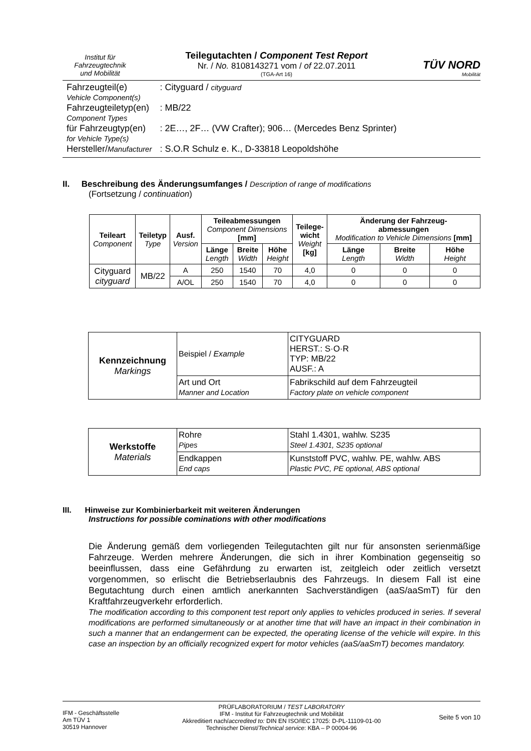Institut für
Fahrzeugtechnik
und Mobilität
Teilegutachten / Component Test Report
Nr. / No. 8108143271 vom / of 22.07.2011
(TGA-Art 16)
TÜV NORD
Mobilität
| Fahrzeugteil(e) Vehicle Component(s) | : Cityguard / cityguard |
| Fahrzeugteiletyp(en) Component Types | : MB/22 |
| für Fahrzeugtyp(en) for Vehicle Type(s) | : 2E…, 2F… (VW Crafter); 906… (Mercedes Benz Sprinter) |
| Hersteller/ Manufacturer | : S.O.R Schulz e. K., D-33818 Leopoldshöhe |
II. Beschreibung des Änderungsumfanges / Description of range of modifications
(Fortsetzung / continuation)
| Teileart Component | Teiletyp Type | Ausf. Version | Teileabmessungen Component Dimensions [mm] | | | Teilege- wicht Weight [kg] | Änderung der Fahrzeug- abmessungen Modification to Vehicle Dimensions [mm] | | |
| --- | --- | --- | --- | --- | --- | --- | --- | --- | --- |
| | | | Länge Length | Breite Width | Höhe Height | | Länge Length | Breite Width | Höhe Height |
| Cityguard cityguard | MB/22 | A | 250 | 1540 | 70 | 4,0 | 0 | 0 | 0 |
| | | A/OL | 250 | 1540 | 70 | 4,0 | 0 | 0 | 0 |
| Kennzeichnung Markings | Beispiel / Example | CITYGUARD HERST.: S·O·R TYP: MB/22 AUSF.: A |
| | Art und Ort Manner and Location | Fabrikschild auf dem Fahrzeugteil Factory plate on vehicle component |
| Werkstoffe Materials | Rohre Pipes | Stahl 1.4301, wahlw. S235 Steel 1.4301, S235 optional |
| | Endkappen End caps | Kunststoff PVC, wahlw. PE, wahlw. ABS Plastic PVC, PE optional, ABS optional |
III. Hinweise zur Kombinierbarkeit mit weiteren Änderungen
Instructions for possible cominations with other modifications
Die Änderung gemäß dem vorliegenden Teilegutachten gilt nur für ansonsten serienmäßige Fahrzeuge. Werden mehrere Änderungen, die sich in ihrer Kombination gegenseitig so beeinflussen, dass eine Gefährdung zu erwarten ist, zeitgleich oder zeitlich versetzt vorgenommen, so erlischt die Betriebserlaubnis des Fahrzeugs. In diesem Fall ist eine Begutachtung durch einen amtlich anerkannten Sachverständigen (aaS/aaSmT) für den Kraftfahrzeugverkehr erforderlich.
The modification according to this component test report only applies to vehicles produced in series. If several modifications are performed simultaneously or at another time that will have an impact in their combination in such a manner that an endangerment can be expected, the operating license of the vehicle will expire. In this case an inspection by an officially recognized expert for motor vehicles (aaS/aaSmT) becomes mandatory.
IFM - Geschäftsstelle
Am TÜV 1
30519 Hannover
PRÜFLABORATORIUM / TEST LABORATORY
IFM - Institut für Fahrzeugtechnik und Mobilität
Akkreditiert nach/accredited to: DIN EN ISO/IEC 17025: D-PL-11109-01-00
Technischer Dienst/Technical service: KBA – P 00004-96
Seite 5 von 10